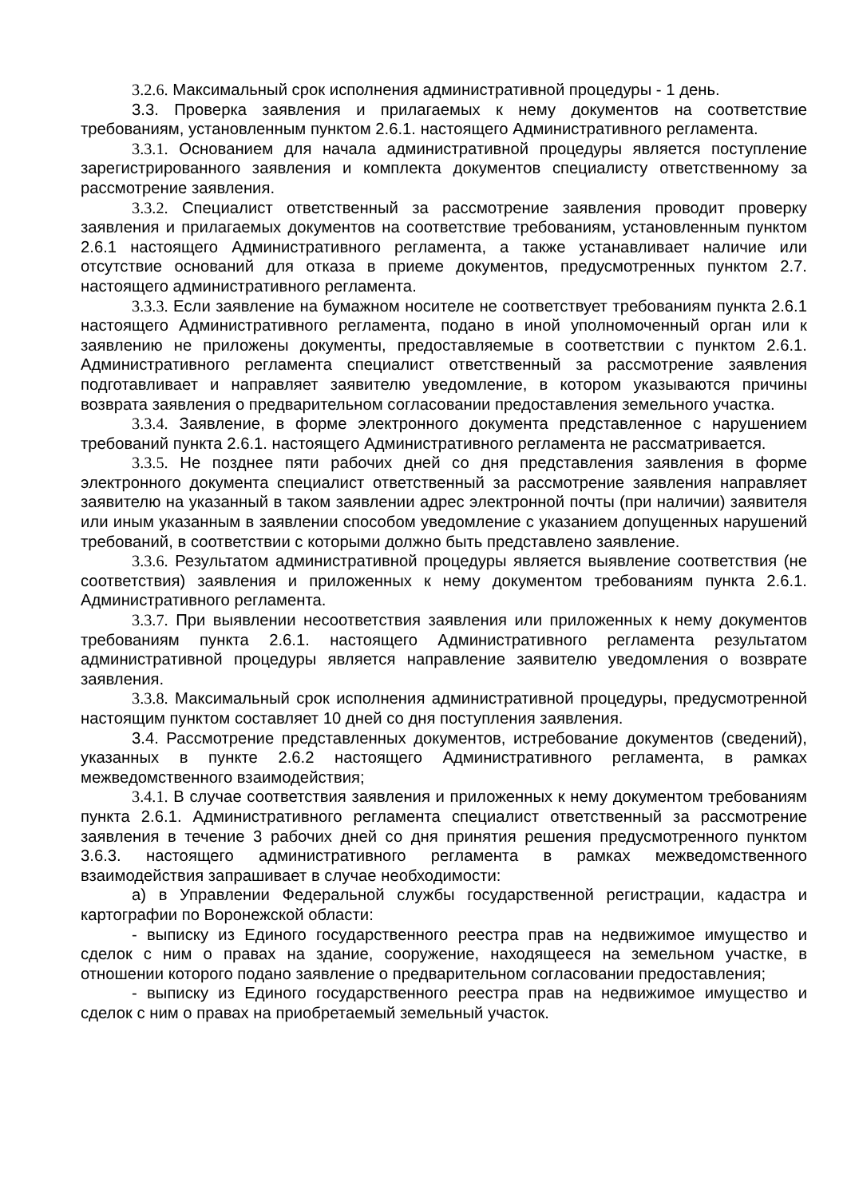3.2.6. Максимальный срок исполнения административной процедуры - 1 день.
3.3. Проверка заявления и прилагаемых к нему документов на соответствие требованиям, установленным пунктом 2.6.1. настоящего Административного регламента.
3.3.1. Основанием для начала административной процедуры является поступление зарегистрированного заявления и комплекта документов специалисту ответственному за рассмотрение заявления.
3.3.2. Специалист ответственный за рассмотрение заявления проводит проверку заявления и прилагаемых документов на соответствие требованиям, установленным пунктом 2.6.1 настоящего Административного регламента, а также устанавливает наличие или отсутствие оснований для отказа в приеме документов, предусмотренных пунктом 2.7. настоящего административного регламента.
3.3.3. Если заявление на бумажном носителе не соответствует требованиям пункта 2.6.1 настоящего Административного регламента, подано в иной уполномоченный орган или к заявлению не приложены документы, предоставляемые в соответствии с пунктом 2.6.1. Административного регламента специалист ответственный за рассмотрение заявления подготавливает и направляет заявителю уведомление, в котором указываются причины возврата заявления о предварительном согласовании предоставления земельного участка.
3.3.4. Заявление, в форме электронного документа представленное с нарушением требований пункта 2.6.1. настоящего Административного регламента не рассматривается.
3.3.5. Не позднее пяти рабочих дней со дня представления заявления в форме электронного документа специалист ответственный за рассмотрение заявления направляет заявителю на указанный в таком заявлении адрес электронной почты (при наличии) заявителя или иным указанным в заявлении способом уведомление с указанием допущенных нарушений требований, в соответствии с которыми должно быть представлено заявление.
3.3.6. Результатом административной процедуры является выявление соответствия (не соответствия) заявления и приложенных к нему документом требованиям пункта 2.6.1. Административного регламента.
3.3.7. При выявлении несоответствия заявления или приложенных к нему документов требованиям пункта 2.6.1. настоящего Административного регламента результатом административной процедуры является направление заявителю уведомления о возврате заявления.
3.3.8. Максимальный срок исполнения административной процедуры, предусмотренной настоящим пунктом составляет 10 дней со дня поступления заявления.
3.4. Рассмотрение представленных документов, истребование документов (сведений), указанных в пункте 2.6.2 настоящего Административного регламента, в рамках межведомственного взаимодействия;
3.4.1. В случае соответствия заявления и приложенных к нему документом требованиям пункта 2.6.1. Административного регламента специалист ответственный за рассмотрение заявления в течение 3 рабочих дней со дня принятия решения предусмотренного пунктом 3.6.3. настоящего административного регламента в рамках межведомственного взаимодействия запрашивает в случае необходимости:
а) в Управлении Федеральной службы государственной регистрации, кадастра и картографии по Воронежской области:
- выписку из Единого государственного реестра прав на недвижимое имущество и сделок с ним о правах на здание, сооружение, находящееся на земельном участке, в отношении которого подано заявление о предварительном согласовании предоставления;
- выписку из Единого государственного реестра прав на недвижимое имущество и сделок с ним о правах на приобретаемый земельный участок.